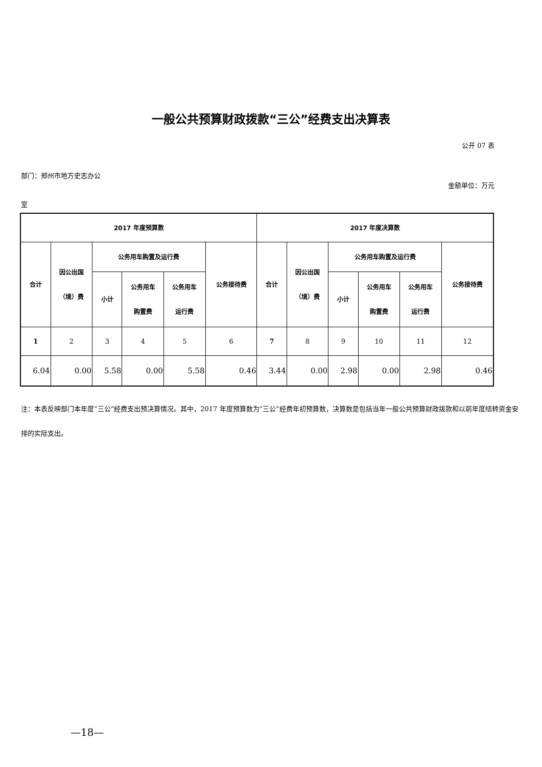一般公共预算财政拨款“三公”经费支出决算表
公开 07 表
部门：郑州市地方史志办公
金额单位：万元
室
| 2017 年度预算数 | | | | | | 2017 年度决算数 | | | | | |
| --- | --- | --- | --- | --- | --- | --- | --- | --- | --- | --- | --- |
| 合计 | 因公出国 （境）费 | 公务用车购置及运行费 | | | 公务接待费 | 合计 | 因公出国 （境）费 | 公务用车购置及运行费 | | | 公务接待费 |
| | | 小计 | 公务用车 购置费 | 公务用车 运行费 | | | | 小计 | 公务用车 购置费 | 公务用车 运行费 | |
| 1 | 2 | 3 | 4 | 5 | 6 | 7 | 8 | 9 | 10 | 11 | 12 |
| 6.04 | 0.00 | 5.58 | 0.00 | 5.58 | 0.46 | 3.44 | 0.00 | 2.98 | 0.00 | 2.98 | 0.46 |
注：本表反映部门本年度“三公”经费支出预决算情况。其中，2017 年度预算数为“三公”经费年初预算数，决算数是包括当年一般公共预算财政拨款和以前年度结转资金安排的实际支出。
—18—